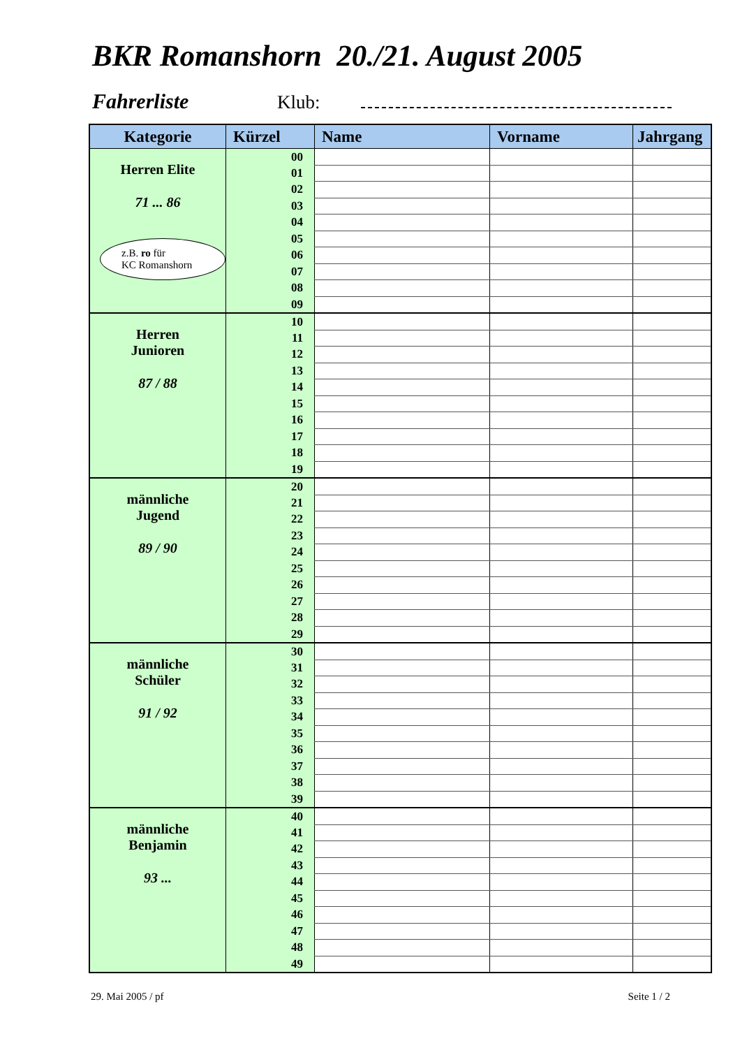BKR Romanshorn 20./21. August 2005
Fahrerliste Klub:
| Kategorie | Kürzel | Name | Vorname | Jahrgang |
| --- | --- | --- | --- | --- |
| Herren Elite 71 ... 86 z.B. ro für KC Romanshorn | 00 | | | |
| | 01 | | | |
| | 02 | | | |
| | 03 | | | |
| | 04 | | | |
| | 05 | | | |
| | 06 | | | |
| | 07 | | | |
| | 08 | | | |
| | 09 | | | |
| Herren Junioren 87 / 88 | 10 | | | |
| | 11 | | | |
| | 12 | | | |
| | 13 | | | |
| | 14 | | | |
| | 15 | | | |
| | 16 | | | |
| | 17 | | | |
| | 18 | | | |
| | 19 | | | |
| männliche Jugend 89 / 90 | 20 | | | |
| | 21 | | | |
| | 22 | | | |
| | 23 | | | |
| | 24 | | | |
| | 25 | | | |
| | 26 | | | |
| | 27 | | | |
| | 28 | | | |
| | 29 | | | |
| männliche Schüler 91 / 92 | 30 | | | |
| | 31 | | | |
| | 32 | | | |
| | 33 | | | |
| | 34 | | | |
| | 35 | | | |
| | 36 | | | |
| | 37 | | | |
| | 38 | | | |
| | 39 | | | |
| männliche Benjamin 93 ... | 40 | | | |
| | 41 | | | |
| | 42 | | | |
| | 43 | | | |
| | 44 | | | |
| | 45 | | | |
| | 46 | | | |
| | 47 | | | |
| | 48 | | | |
| | 49 | | | |
29. Mai 2005 / pf Seite 1 / 2